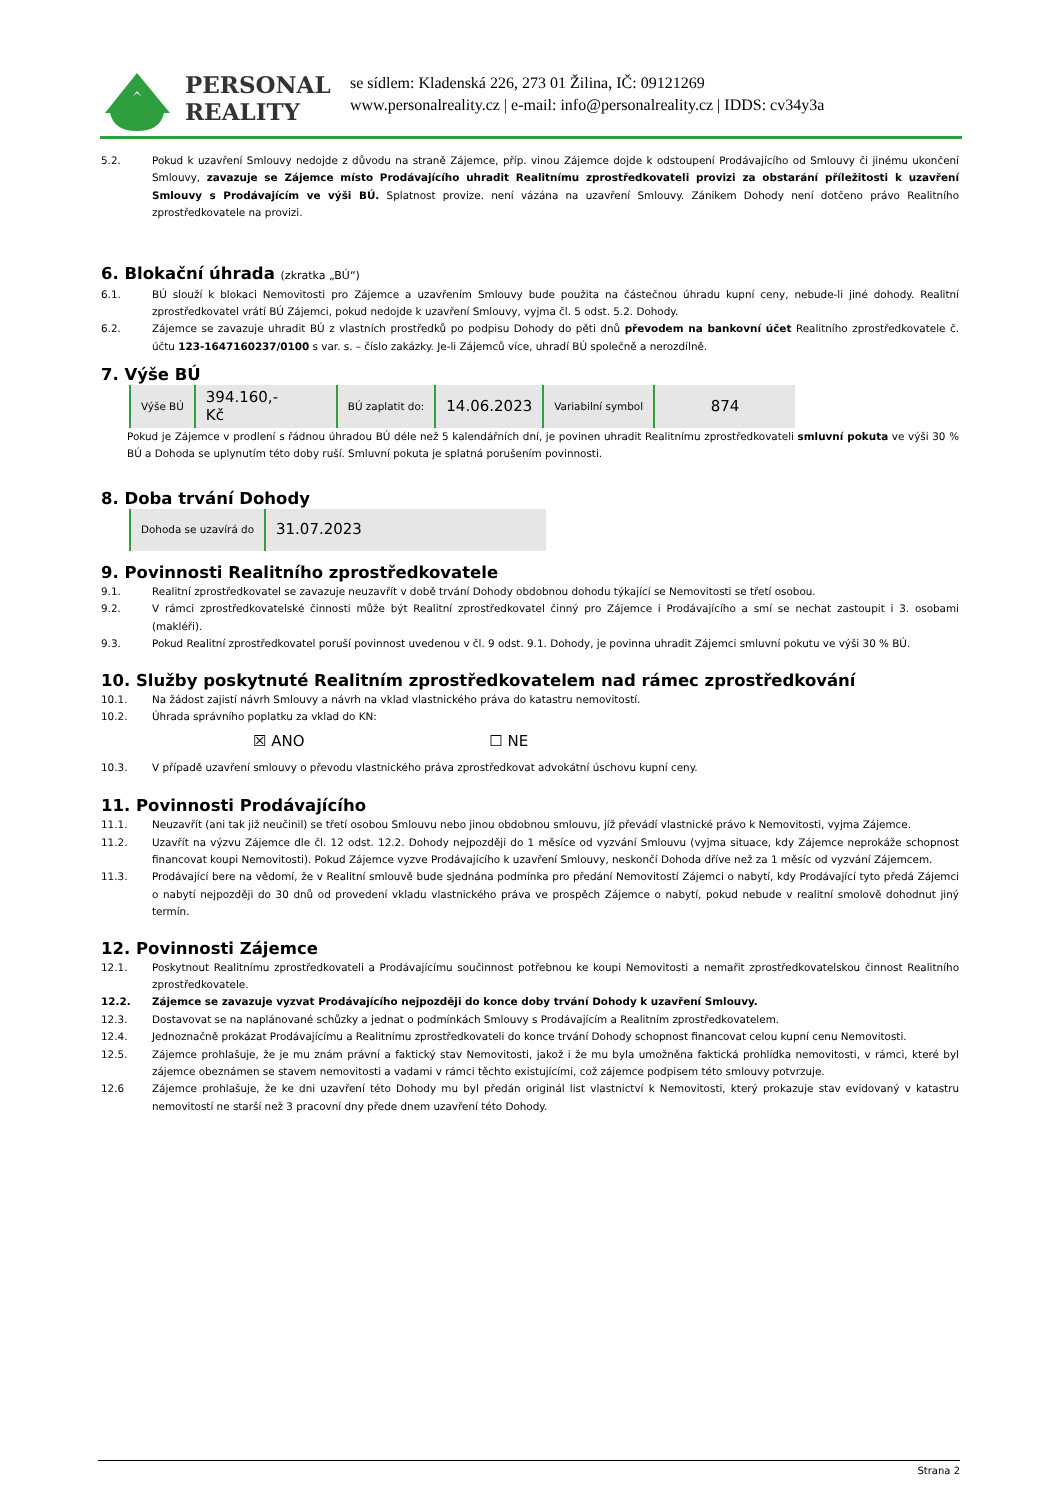PERSONAL
REALITY
se sídlem: Kladenská 226, 273 01 Žilina, IČ: 09121269
www.personalreality.cz | e-mail: info@personalreality.cz | IDDS: cv34y3a
5.2. Pokud k uzavření Smlouvy nedojde z důvodu na straně Zájemce, příp. vinou Zájemce dojde k odstoupení Prodávajícího od Smlouvy či jinému ukončení Smlouvy, zavazuje se Zájemce místo Prodávajícího uhradit Realitnímu zprostředkovateli provizi za obstarání příležitosti k uzavření Smlouvy s Prodávajícím ve výši BÚ. Splatnost provize. není vázána na uzavření Smlouvy. Zánikem Dohody není dotčeno právo Realitního zprostředkovatele na provizi.
6. Blokační úhrada (zkratka „BÚ“)
6.1. BÚ slouží k blokaci Nemovitosti pro Zájemce a uzavřením Smlouvy bude použita na částečnou úhradu kupní ceny, nebude-li jiné dohody. Realitní zprostředkovatel vrátí BÚ Zájemci, pokud nedojde k uzavření Smlouvy, vyjma čl. 5 odst. 5.2. Dohody.
6.2. Zájemce se zavazuje uhradit BÚ z vlastních prostředků po podpisu Dohody do pěti dnů převodem na bankovní účet Realitního zprostředkovatele č. účtu 123-1647160237/0100 s var. s. – číslo zakázky. Je-li Zájemců více, uhradí BÚ společně a nerozdílně.
7. Výše BÚ
| Výše BÚ | 394.160,- Kč | BÚ zaplatit do: | 14.06.2023 | Variabilní symbol | 874 |
Pokud je Zájemce v prodlení s řádnou úhradou BÚ déle než 5 kalendářních dní, je povinen uhradit Realitnímu zprostředkovateli smluvní pokuta ve výši 30 % BÚ a Dohoda se uplynutím této doby ruší. Smluvní pokuta je splatná porušením povinnosti.
8. Doba trvání Dohody
| Dohoda se uzavírá do | 31.07.2023 |
9. Povinnosti Realitního zprostředkovatele
9.1. Realitní zprostředkovatel se zavazuje neuzavřít v době trvání Dohody obdobnou dohodu týkající se Nemovitosti se třetí osobou.
9.2. V rámci zprostředkovatelské činnosti může být Realitní zprostředkovatel činný pro Zájemce i Prodávajícího a smí se nechat zastoupit i 3. osobami (makléři).
9.3. Pokud Realitní zprostředkovatel poruší povinnost uvedenou v čl. 9 odst. 9.1. Dohody, je povinna uhradit Zájemci smluvní pokutu ve výši 30 % BÚ.
10. Služby poskytnuté Realitním zprostředkovatelem nad rámec zprostředkování
10.1. Na žádost zajistí návrh Smlouvy a návrh na vklad vlastnického práva do katastru nemovitostí.
10.2. Úhrada správního poplatku za vklad do KN:
☒ ANO ☐ NE
10.3. V případě uzavření smlouvy o převodu vlastnického práva zprostředkovat advokátní úschovu kupní ceny.
11. Povinnosti Prodávajícího
11.1. Neuzavřít (ani tak již neučinil) se třetí osobou Smlouvu nebo jinou obdobnou smlouvu, jíž převádí vlastnické právo k Nemovitosti, vyjma Zájemce.
11.2. Uzavřít na výzvu Zájemce dle čl. 12 odst. 12.2. Dohody nejpozději do 1 měsíce od vyzvání Smlouvu (vyjma situace, kdy Zájemce neprokáže schopnost financovat koupi Nemovitosti). Pokud Zájemce vyzve Prodávajícího k uzavření Smlouvy, neskončí Dohoda dříve než za 1 měsíc od vyzvání Zájemcem.
11.3. Prodávající bere na vědomí, že v Realitní smlouvě bude sjednána podmínka pro předání Nemovitostí Zájemci o nabytí, kdy Prodávající tyto předá Zájemci o nabytí nejpozději do 30 dnů od provedení vkladu vlastnického práva ve prospěch Zájemce o nabytí, pokud nebude v realitní smolově dohodnut jiný termín.
12. Povinnosti Zájemce
12.1. Poskytnout Realitnímu zprostředkovateli a Prodávajícímu součinnost potřebnou ke koupi Nemovitosti a nemařit zprostředkovatelskou činnost Realitního zprostředkovatele.
12.2. Zájemce se zavazuje vyzvat Prodávajícího nejpozději do konce doby trvání Dohody k uzavření Smlouvy.
12.3. Dostavovat se na naplánované schůzky a jednat o podmínkách Smlouvy s Prodávajícím a Realitním zprostředkovatelem.
12.4. Jednoznačně prokázat Prodávajícímu a Realitnímu zprostředkovateli do konce trvání Dohody schopnost financovat celou kupní cenu Nemovitosti.
12.5. Zájemce prohlašuje, že je mu znám právní a faktický stav Nemovitosti, jakož i že mu byla umožněna faktická prohlídka nemovitosti, v rámci, které byl zájemce obeznámen se stavem nemovitosti a vadami v rámci těchto existujícími, což zájemce podpisem této smlouvy potvrzuje.
12.6 Zájemce prohlašuje, že ke dni uzavření této Dohody mu byl předán originál list vlastnictví k Nemovitosti, který prokazuje stav evidovaný v katastru nemovitostí ne starší než 3 pracovní dny přede dnem uzavření této Dohody.
Strana 2